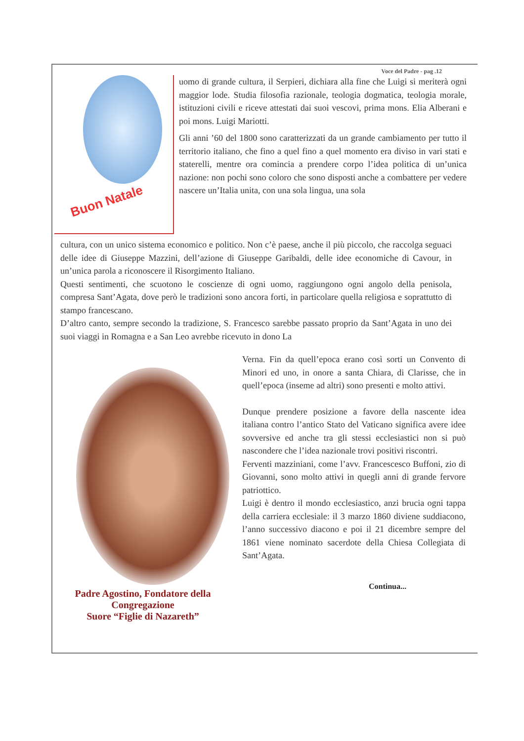Voce del Padre - pag .12
Buon Natale
uomo di grande cultura, il Serpieri, dichiara alla fine che Luigi si meriterà ogni maggior lode. Studia filosofia razionale, teologia dogmatica, teologia morale, istituzioni civili e riceve attestati dai suoi vescovi, prima mons. Elia Alberani e poi mons. Luigi Mariotti.
Gli anni ’60 del 1800 sono caratterizzati da un grande cambiamento per tutto il territorio italiano, che fino a quel fino a quel momento era diviso in vari stati e staterelli, mentre ora comincia a prendere corpo l’idea politica di un’unica nazione: non pochi sono coloro che sono disposti anche a combattere per vedere nascere un’Italia unita, con una sola lingua, una sola
cultura, con un unico sistema economico e politico. Non c’è paese, anche il più piccolo, che raccolga seguaci delle idee di Giuseppe Mazzini, dell’azione di Giuseppe Garibaldi, delle idee economiche di Cavour, in un’unica parola a riconoscere il Risorgimento Italiano.
Questi sentimenti, che scuotono le coscienze di ogni uomo, raggiungono ogni angolo della penisola, compresa Sant’Agata, dove però le tradizioni sono ancora forti, in particolare quella religiosa e soprattutto di stampo francescano.
D’altro canto, sempre secondo la tradizione, S. Francesco sarebbe passato proprio da Sant’Agata in uno dei suoi viaggi in Romagna e a San Leo avrebbe ricevuto in dono La
Padre Agostino, Fondatore della Congregazione
Suore “Figlie di Nazareth”
Verna. Fin da quell’epoca erano così sorti un Convento di Minori ed uno, in onore a santa Chiara, di Clarisse, che in quell’epoca (inseme ad altri) sono presenti e molto attivi.
Dunque prendere posizione a favore della nascente idea italiana contro l’antico Stato del Vaticano significa avere idee sovversive ed anche tra gli stessi ecclesiastici non si può nascondere che l’idea nazionale trovi positivi riscontri.
Ferventi mazziniani, come l’avv. Francescesco Buffoni, zio di Giovanni, sono molto attivi in quegli anni di grande fervore patriottico.
Luigi è dentro il mondo ecclesiastico, anzi brucia ogni tappa della carriera ecclesiale: il 3 marzo 1860 diviene suddiacono, l’anno successivo diacono e poi il 21 dicembre sempre del 1861 viene nominato sacerdote della Chiesa Collegiata di Sant’Agata.
Continua...